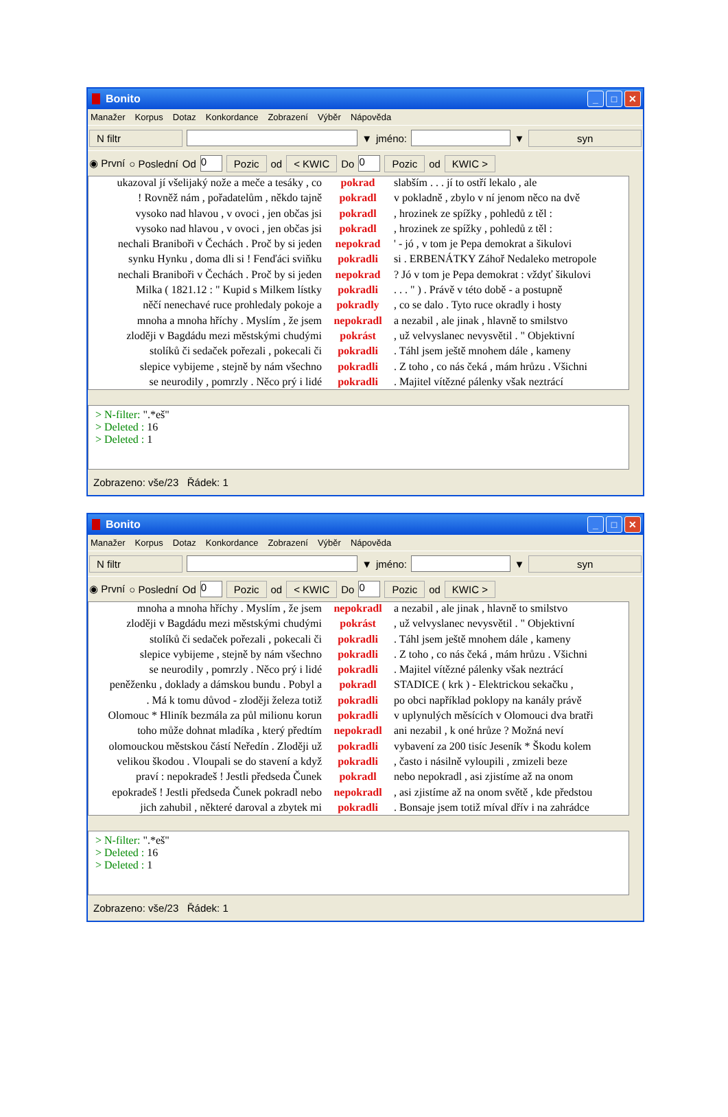Bonito
_ □ ✕
Manažer Korpus Dotaz Konkordance Zobrazení Výběr Nápověda
N filtr ▼ jméno: ▼ syn
◉ První ○ Poslední Od 0 Pozic od < KWIC Do 0 Pozic od KWIC >
ukazoval jí všelijaký nože a meče a tesáky , co pokrad slabším . . . jí to ostří lekalo , ale
! Rovněž nám , pořadatelům , někdo tajně pokradl v pokladně , zbylo v ní jenom něco na dvě
vysoko nad hlavou , v ovoci , jen občas jsi pokradl, hrozinek ze spížky , pohledů z těl :
vysoko nad hlavou , v ovoci , jen občas jsi pokradl, hrozinek ze spížky , pohledů z těl :
nechali Braniboři v Čechách . Proč by si jeden nepokrad ' - jó , v tom je Pepa demokrat a šikulovi
synku Hynku , doma dli si ! Fenďáci sviňku pokradli si . ERBENÁTKY Záhoř Nedaleko metropole
nechali Braniboři v Čechách . Proč by si jeden nepokrad? Jó v tom je Pepa demokrat : vždyť šikulovi
Milka ( 1821.12 : " Kupid s Milkem lístky pokradli. . . " ) . Právě v této době - a postupně
něčí nenechavé ruce prohledaly pokoje a pokradly, co se dalo . Tyto ruce okradly i hosty
mnoha a mnoha hříchy . Myslím , že jsem nepokradl a nezabil , ale jinak , hlavně to smilstvo
zloději v Bagdádu mezi městskými chudými pokrást, už velvyslanec nevysvětil . " Objektivní
stolíků či sedaček pořezali , pokecali či pokradli. Táhl jsem ještě mnohem dále , kameny
slepice vybijeme , stejně by nám všechno pokradli. Z toho , co nás čeká , mám hrůzu . Všichni
se neurodily , pomrzly . Něco prý i lidé pokradli. Majitel vítězné pálenky však neztrácí
> N-filter: ".*eš"
> Deleted : 16
> Deleted : 1
Zobrazeno: vše/23 Řádek: 1
Bonito
_ □ ✕
Manažer Korpus Dotaz Konkordance Zobrazení Výběr Nápověda
N filtr ▼ jméno: ▼ syn
◉ První ○ Poslední Od 0 Pozic od < KWIC Do 0 Pozic od KWIC >
mnoha a mnoha hříchy . Myslím , že jsem nepokradl a nezabil , ale jinak , hlavně to smilstvo
zloději v Bagdádu mezi městskými chudými pokrást, už velvyslanec nevysvětil . " Objektivní
stolíků či sedaček pořezali , pokecali či pokradli. Táhl jsem ještě mnohem dále , kameny
slepice vybijeme , stejně by nám všechno pokradli. Z toho , co nás čeká , mám hrůzu . Všichni
se neurodily , pomrzly . Něco prý i lidé pokradli. Majitel vítězné pálenky však neztrácí
peněženku , doklady a dámskou bundu . Pobyl a pokradl STADICE ( krk ) - Elektrickou sekačku ,
. Má k tomu důvod - zloději železa totiž pokradli po obci například poklopy na kanály právě
Olomouc * Hliník bezmála za půl milionu korun pokradli v uplynulých měsících v Olomouci dva bratři
toho může dohnat mladíka , který předtím nepokradl ani nezabil , k oné hrůze ? Možná neví
olomouckou městskou částí Neředín . Zloději už pokradli vybavení za 200 tisíc Jeseník * Škodu kolem
velikou škodou . Vloupali se do stavení a když pokradli, často i násilně vyloupili , zmizeli beze
praví : nepokradeš ! Jestli předseda Čunek pokradl nebo nepokradl , asi zjistíme až na onom
epokradeš ! Jestli předseda Čunek pokradl nebo nepokradl, asi zjistíme až na onom světě , kde předstou
jich zahubil , některé daroval a zbytek mi pokradli. Bonsaje jsem totiž míval dřív i na zahrádce
> N-filter: ".*eš"
> Deleted : 16
> Deleted : 1
Zobrazeno: vše/23 Řádek: 1